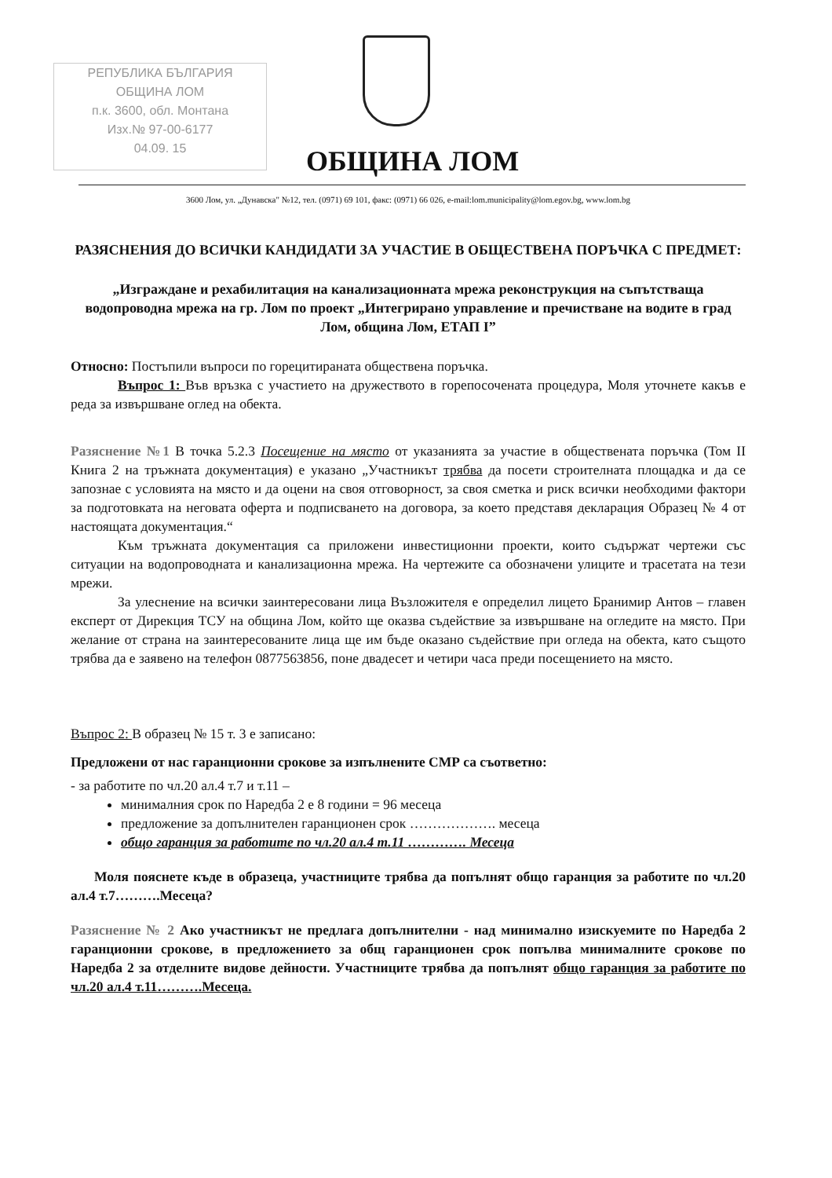РЕПУБЛИКА БЪЛГАРИЯ
ОБЩИНА ЛОМ
п.к. 3600, обл. Монтана
Изх.№ 97-00-6177
04.09. 15
ОБЩИНА ЛОМ
3600 Лом, ул. „Дунавска" №12, тел. (0971) 69 101, факс: (0971) 66 026, e-mail:lom.municipality@lom.egov.bg, www.lom.bg
РАЗЯСНЕНИЯ ДО ВСИЧКИ КАНДИДАТИ ЗА УЧАСТИЕ В ОБЩЕСТВЕНА ПОРЪЧКА С ПРЕДМЕТ:
„Изграждане и рехабилитация на канализационната мрежа реконструкция на съпътстваща водопроводна мрежа на гр. Лом по проект „Интегрирано управление и пречистване на водите в град Лом, община Лом, ЕТАП I”
Относно: Постъпили въпроси по горецитираната обществена поръчка.
Въпрос 1: Във връзка с участието на дружеството в горепосочената процедура, Моля уточнете какъв е реда за извършване оглед на обекта.
Разяснение №1 В точка 5.2.3 Посещение на място от указанията за участие в обществената поръчка (Том II Книга 2 на тръжната документация) е указано „Участникът трябва да посети строителната площадка и да се запознае с условията на място и да оцени на своя отговорност, за своя сметка и риск всички необходими фактори за подготовката на неговата оферта и подписването на договора, за което представя декларация Образец № 4 от настоящата документация.“
Към тръжната документация са приложени инвестиционни проекти, които съдържат чертежи със ситуации на водопроводната и канализационна мрежа. На чертежите са обозначени улиците и трасетата на тези мрежи.
За улеснение на всички заинтересовани лица Възложителя е определил лицето Бранимир Антов – главен експерт от Дирекция ТСУ на община Лом, който ще оказва съдействие за извършване на огледите на място. При желание от страна на заинтересованите лица ще им бъде оказано съдействие при огледа на обекта, като същото трябва да е заявено на телефон 0877563856, поне двадесет и четири часа преди посещението на място.
Въпрос 2: В образец № 15 т. 3 е записано:
Предложени от нас гаранционни срокове за изпълнените СМР са съответно:
- за работите по чл.20 ал.4 т.7 и т.11 –
минималния срок по Наредба 2 е 8 години = 96 месеца
предложение за допълнителен гаранционен срок ………………. месеца
общо гаранция за работите по чл.20 ал.4 т.11 …………. Месеца
Моля пояснете къде в образеца, участниците трябва да попълнят общо гаранция за работите по чл.20 ал.4 т.7……….Месеца?
Разяснение № 2 Ако участникът не предлага допълнителни - над минимално изискуемите по Наредба 2 гаранционни срокове, в предложението за общ гаранционен срок попълва минималните срокове по Наредба 2 за отделните видове дейности. Участниците трябва да попълнят общо гаранция за работите по чл.20 ал.4 т.11……….Месеца.